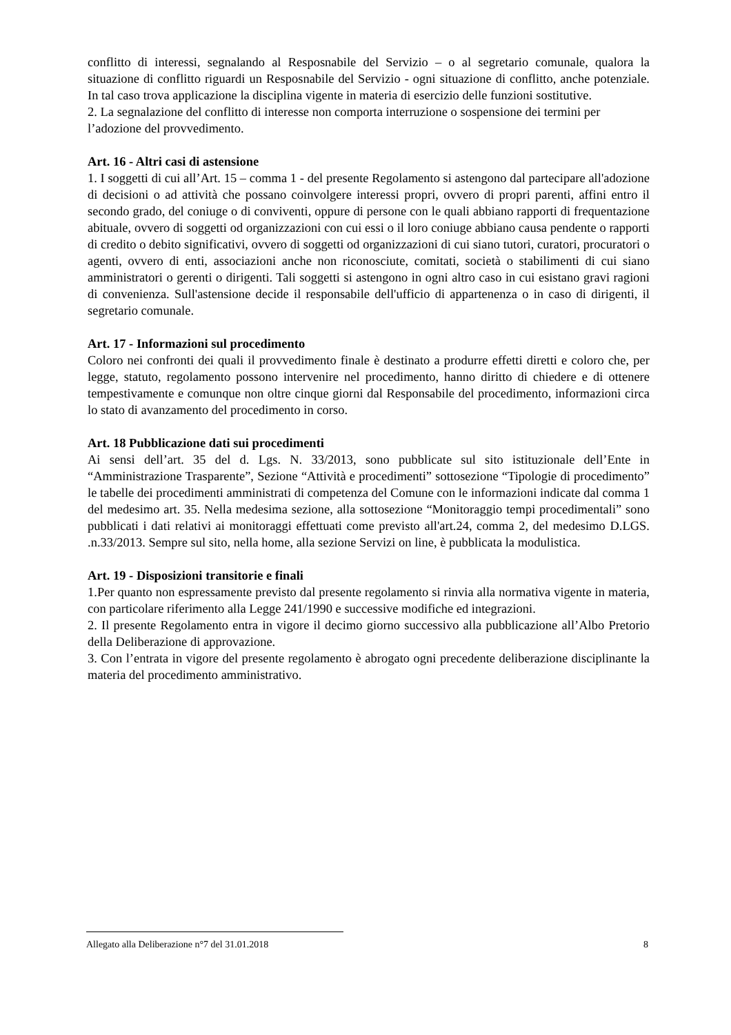conflitto di interessi, segnalando al Resposnabile del Servizio – o al segretario comunale, qualora la situazione di conflitto riguardi un Resposnabile del Servizio - ogni situazione di conflitto, anche potenziale. In tal caso trova applicazione la disciplina vigente in materia di esercizio delle funzioni sostitutive.
2. La segnalazione del conflitto di interesse non comporta interruzione o sospensione dei termini per
l’adozione del provvedimento.
Art. 16 - Altri casi di astensione
1. I soggetti di cui all’Art. 15 – comma 1 - del presente Regolamento si astengono dal partecipare all'adozione di decisioni o ad attività che possano coinvolgere interessi propri, ovvero di propri parenti, affini entro il secondo grado, del coniuge o di conviventi, oppure di persone con le quali abbiano rapporti di frequentazione abituale, ovvero di soggetti od organizzazioni con cui essi o il loro coniuge abbiano causa pendente o rapporti di credito o debito significativi, ovvero di soggetti od organizzazioni di cui siano tutori, curatori, procuratori o agenti, ovvero di enti, associazioni anche non riconosciute, comitati, società o stabilimenti di cui siano amministratori o gerenti o dirigenti. Tali soggetti si astengono in ogni altro caso in cui esistano gravi ragioni di convenienza. Sull'astensione decide il responsabile dell'ufficio di appartenenza o in caso di dirigenti, il segretario comunale.
Art. 17 - Informazioni sul procedimento
Coloro nei confronti dei quali il provvedimento finale è destinato a produrre effetti diretti e coloro che, per legge, statuto, regolamento possono intervenire nel procedimento, hanno diritto di chiedere e di ottenere tempestivamente e comunque non oltre cinque giorni dal Responsabile del procedimento, informazioni circa lo stato di avanzamento del procedimento in corso.
Art. 18 Pubblicazione dati sui procedimenti
Ai sensi dell’art. 35 del d. Lgs. N. 33/2013, sono pubblicate sul sito istituzionale dell’Ente in “Amministrazione Trasparente”, Sezione “Attività e procedimenti” sottosezione “Tipologie di procedimento” le tabelle dei procedimenti amministrati di competenza del Comune con le informazioni indicate dal comma 1 del medesimo art. 35. Nella medesima sezione, alla sottosezione “Monitoraggio tempi procedimentali” sono pubblicati i dati relativi ai monitoraggi effettuati come previsto all'art.24, comma 2, del medesimo D.LGS. .n.33/2013. Sempre sul sito, nella home, alla sezione Servizi on line, è pubblicata la modulistica.
Art. 19 - Disposizioni transitorie e finali
1.Per quanto non espressamente previsto dal presente regolamento si rinvia alla normativa vigente in materia, con particolare riferimento alla Legge 241/1990 e successive modifiche ed integrazioni.
2. Il presente Regolamento entra in vigore il decimo giorno successivo alla pubblicazione all’Albo Pretorio della Deliberazione di approvazione.
3. Con l’entrata in vigore del presente regolamento è abrogato ogni precedente deliberazione disciplinante la materia del procedimento amministrativo.
Allegato alla Deliberazione n°7 del 31.01.2018 8